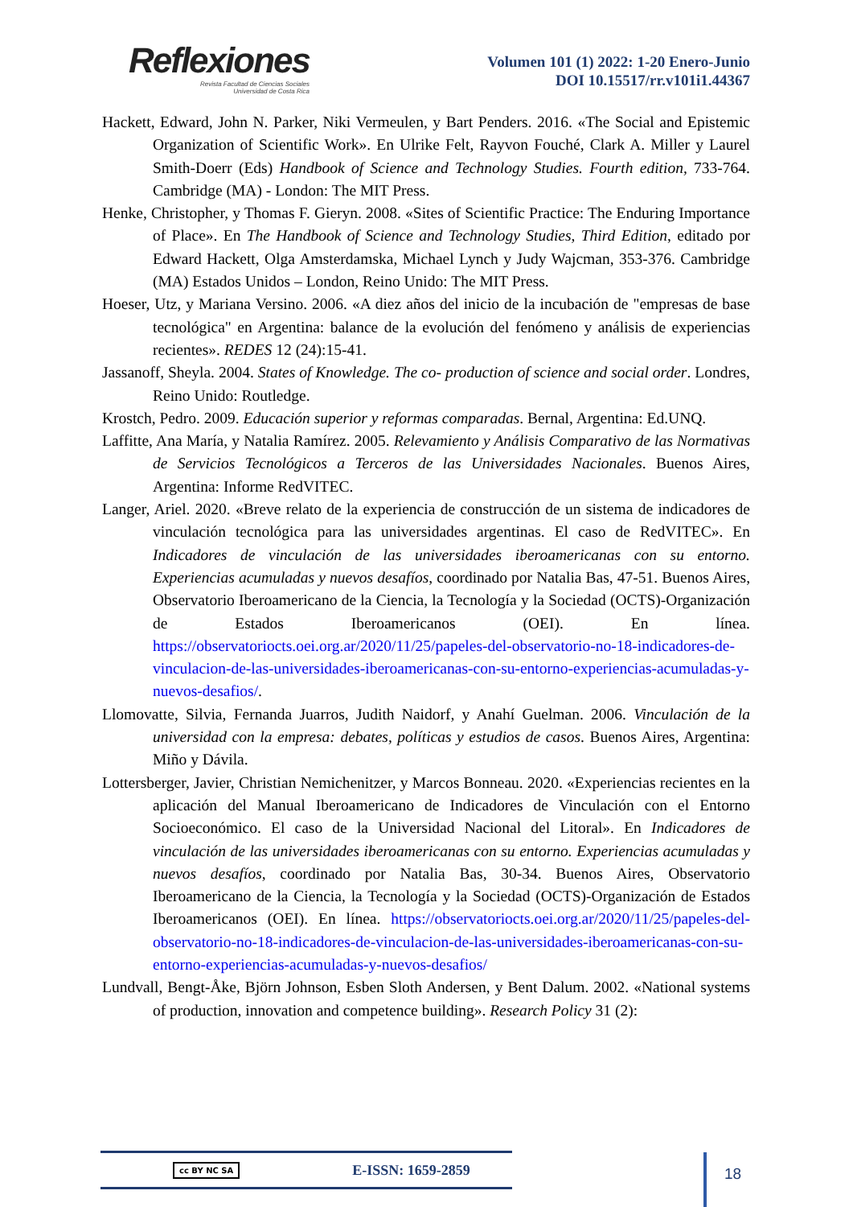Reflexiones
Revista Facultad de Ciencias Sociales
Universidad de Costa Rica
Volumen 101 (1) 2022: 1-20 Enero-Junio
DOI 10.15517/rr.v101i1.44367
Hackett, Edward, John N. Parker, Niki Vermeulen, y Bart Penders. 2016. «The Social and Epistemic Organization of Scientific Work». En Ulrike Felt, Rayvon Fouché, Clark A. Miller y Laurel Smith-Doerr (Eds) Handbook of Science and Technology Studies. Fourth edition, 733-764. Cambridge (MA) - London: The MIT Press.
Henke, Christopher, y Thomas F. Gieryn. 2008. «Sites of Scientific Practice: The Enduring Importance of Place». En The Handbook of Science and Technology Studies, Third Edition, editado por Edward Hackett, Olga Amsterdamska, Michael Lynch y Judy Wajcman, 353-376. Cambridge (MA) Estados Unidos – London, Reino Unido: The MIT Press.
Hoeser, Utz, y Mariana Versino. 2006. «A diez años del inicio de la incubación de "empresas de base tecnológica" en Argentina: balance de la evolución del fenómeno y análisis de experiencias recientes». REDES 12 (24):15-41.
Jassanoff, Sheyla. 2004. States of Knowledge. The co- production of science and social order. Londres, Reino Unido: Routledge.
Krostch, Pedro. 2009. Educación superior y reformas comparadas. Bernal, Argentina: Ed.UNQ.
Laffitte, Ana María, y Natalia Ramírez. 2005. Relevamiento y Análisis Comparativo de las Normativas de Servicios Tecnológicos a Terceros de las Universidades Nacionales. Buenos Aires, Argentina: Informe RedVITEC.
Langer, Ariel. 2020. «Breve relato de la experiencia de construcción de un sistema de indicadores de vinculación tecnológica para las universidades argentinas. El caso de RedVITEC». En Indicadores de vinculación de las universidades iberoamericanas con su entorno. Experiencias acumuladas y nuevos desafíos, coordinado por Natalia Bas, 47-51. Buenos Aires, Observatorio Iberoamericano de la Ciencia, la Tecnología y la Sociedad (OCTS)-Organización de Estados Iberoamericanos (OEI). En línea. https://observatoriocts.oei.org.ar/2020/11/25/papeles-del-observatorio-no-18-indicadores-de-vinculacion-de-las-universidades-iberoamericanas-con-su-entorno-experiencias-acumuladas-y-nuevos-desafios/.
Llomovatte, Silvia, Fernanda Juarros, Judith Naidorf, y Anahí Guelman. 2006. Vinculación de la universidad con la empresa: debates, políticas y estudios de casos. Buenos Aires, Argentina: Miño y Dávila.
Lottersberger, Javier, Christian Nemichenitzer, y Marcos Bonneau. 2020. «Experiencias recientes en la aplicación del Manual Iberoamericano de Indicadores de Vinculación con el Entorno Socioeconómico. El caso de la Universidad Nacional del Litoral». En Indicadores de vinculación de las universidades iberoamericanas con su entorno. Experiencias acumuladas y nuevos desafíos, coordinado por Natalia Bas, 30-34. Buenos Aires, Observatorio Iberoamericano de la Ciencia, la Tecnología y la Sociedad (OCTS)-Organización de Estados Iberoamericanos (OEI). En línea. https://observatoriocts.oei.org.ar/2020/11/25/papeles-del-observatorio-no-18-indicadores-de-vinculacion-de-las-universidades-iberoamericanas-con-su-entorno-experiencias-acumuladas-y-nuevos-desafios/
Lundvall, Bengt-Åke, Björn Johnson, Esben Sloth Andersen, y Bent Dalum. 2002. «National systems of production, innovation and competence building». Research Policy 31 (2):
cc BY NC SA E-ISSN: 1659-2859 18